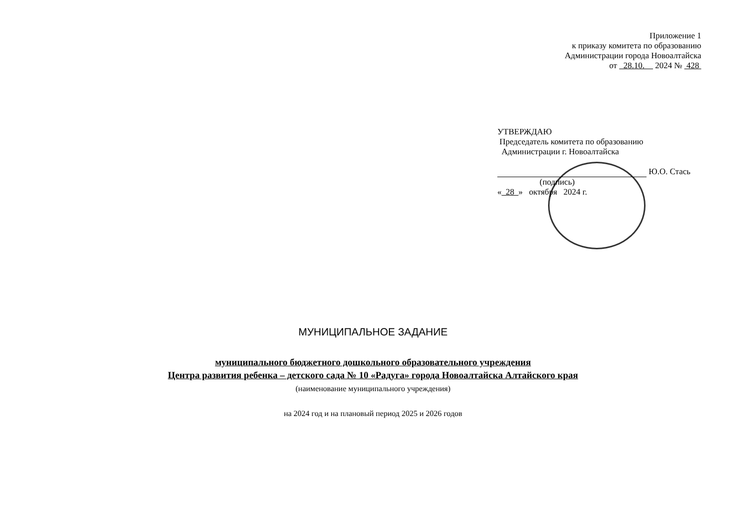Приложение 1
к приказу комитета по образованию
Администрации города Новоалтайска
от 28.10. 2024 № 428
УТВЕРЖДАЮ
Председатель комитета по образованию
Администрации г. Новоалтайска
Ю.О. Стась
(подпись)
« 28 » октября 2024 г.
МУНИЦИПАЛЬНОЕ ЗАДАНИЕ
муниципального бюджетного дошкольного образовательного учреждения
Центра развития ребенка – детского сада № 10 «Радуга» города Новоалтайска Алтайского края
(наименование муниципального учреждения)
на 2024 год и на плановый период 2025 и 2026 годов